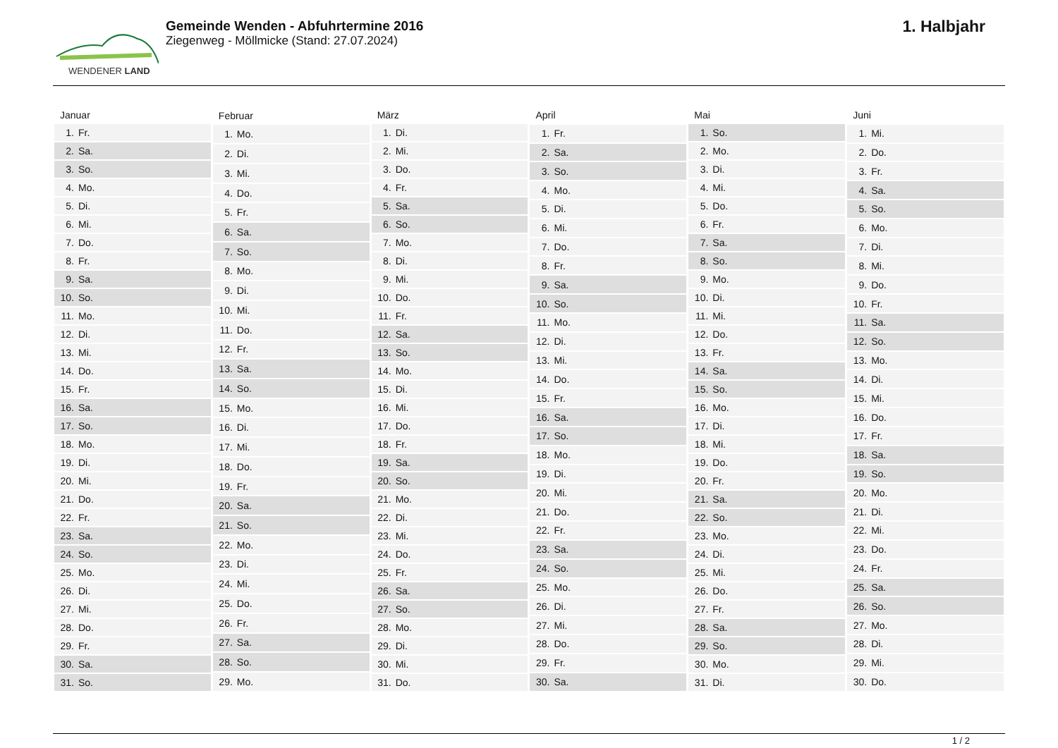WENDENER LAND
Gemeinde Wenden - Abfuhrtermine 2016
Ziegenweg - Möllmicke (Stand: 27.07.2024)
1. Halbjahr
| Januar | |
| --- | --- |
| 1. | Fr. |
| 2. | Sa. |
| 3. | So. |
| 4. | Mo. |
| 5. | Di. |
| 6. | Mi. |
| 7. | Do. |
| 8. | Fr. |
| 9. | Sa. |
| 10. | So. |
| 11. | Mo. |
| 12. | Di. |
| 13. | Mi. |
| 14. | Do. |
| 15. | Fr. |
| 16. | Sa. |
| 17. | So. |
| 18. | Mo. |
| 19. | Di. |
| 20. | Mi. |
| 21. | Do. |
| 22. | Fr. |
| 23. | Sa. |
| 24. | So. |
| 25. | Mo. |
| 26. | Di. |
| 27. | Mi. |
| 28. | Do. |
| 29. | Fr. |
| 30. | Sa. |
| 31. | So. |
| Februar | |
| --- | --- |
| 1. | Mo. |
| 2. | Di. |
| 3. | Mi. |
| 4. | Do. |
| 5. | Fr. |
| 6. | Sa. |
| 7. | So. |
| 8. | Mo. |
| 9. | Di. |
| 10. | Mi. |
| 11. | Do. |
| 12. | Fr. |
| 13. | Sa. |
| 14. | So. |
| 15. | Mo. |
| 16. | Di. |
| 17. | Mi. |
| 18. | Do. |
| 19. | Fr. |
| 20. | Sa. |
| 21. | So. |
| 22. | Mo. |
| 23. | Di. |
| 24. | Mi. |
| 25. | Do. |
| 26. | Fr. |
| 27. | Sa. |
| 28. | So. |
| 29. | Mo. |
| März | |
| --- | --- |
| 1. | Di. |
| 2. | Mi. |
| 3. | Do. |
| 4. | Fr. |
| 5. | Sa. |
| 6. | So. |
| 7. | Mo. |
| 8. | Di. |
| 9. | Mi. |
| 10. | Do. |
| 11. | Fr. |
| 12. | Sa. |
| 13. | So. |
| 14. | Mo. |
| 15. | Di. |
| 16. | Mi. |
| 17. | Do. |
| 18. | Fr. |
| 19. | Sa. |
| 20. | So. |
| 21. | Mo. |
| 22. | Di. |
| 23. | Mi. |
| 24. | Do. |
| 25. | Fr. |
| 26. | Sa. |
| 27. | So. |
| 28. | Mo. |
| 29. | Di. |
| 30. | Mi. |
| 31. | Do. |
| April | |
| --- | --- |
| 1. | Fr. |
| 2. | Sa. |
| 3. | So. |
| 4. | Mo. |
| 5. | Di. |
| 6. | Mi. |
| 7. | Do. |
| 8. | Fr. |
| 9. | Sa. |
| 10. | So. |
| 11. | Mo. |
| 12. | Di. |
| 13. | Mi. |
| 14. | Do. |
| 15. | Fr. |
| 16. | Sa. |
| 17. | So. |
| 18. | Mo. |
| 19. | Di. |
| 20. | Mi. |
| 21. | Do. |
| 22. | Fr. |
| 23. | Sa. |
| 24. | So. |
| 25. | Mo. |
| 26. | Di. |
| 27. | Mi. |
| 28. | Do. |
| 29. | Fr. |
| 30. | Sa. |
| Mai | |
| --- | --- |
| 1. | So. |
| 2. | Mo. |
| 3. | Di. |
| 4. | Mi. |
| 5. | Do. |
| 6. | Fr. |
| 7. | Sa. |
| 8. | So. |
| 9. | Mo. |
| 10. | Di. |
| 11. | Mi. |
| 12. | Do. |
| 13. | Fr. |
| 14. | Sa. |
| 15. | So. |
| 16. | Mo. |
| 17. | Di. |
| 18. | Mi. |
| 19. | Do. |
| 20. | Fr. |
| 21. | Sa. |
| 22. | So. |
| 23. | Mo. |
| 24. | Di. |
| 25. | Mi. |
| 26. | Do. |
| 27. | Fr. |
| 28. | Sa. |
| 29. | So. |
| 30. | Mo. |
| 31. | Di. |
| Juni | |
| --- | --- |
| 1. | Mi. |
| 2. | Do. |
| 3. | Fr. |
| 4. | Sa. |
| 5. | So. |
| 6. | Mo. |
| 7. | Di. |
| 8. | Mi. |
| 9. | Do. |
| 10. | Fr. |
| 11. | Sa. |
| 12. | So. |
| 13. | Mo. |
| 14. | Di. |
| 15. | Mi. |
| 16. | Do. |
| 17. | Fr. |
| 18. | Sa. |
| 19. | So. |
| 20. | Mo. |
| 21. | Di. |
| 22. | Mi. |
| 23. | Do. |
| 24. | Fr. |
| 25. | Sa. |
| 26. | So. |
| 27. | Mo. |
| 28. | Di. |
| 29. | Mi. |
| 30. | Do. |
1 / 2